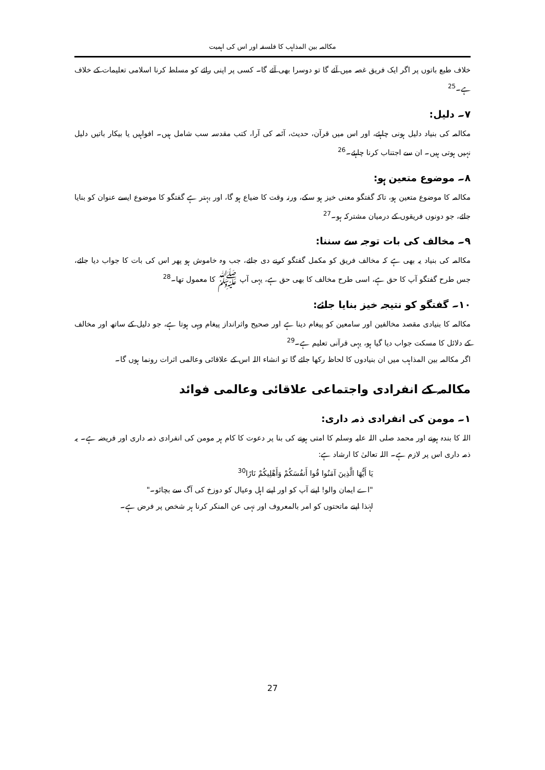مکالمہ بین المذاہب کا فلسفہ اور اس کی اہمیت
خلاف طبع باتوں پر اگر ایک فریق غصہ میں آئے گا تو دوسرا بھی آئے گا۔ کسی پر اپنی رائے کو مسلط کرنا اسلامی تعلیمات کے خلاف ہے۔<sup>25</sup>
۷۔ دلیل:
مکالمہ کی بنیاد دلیل ہونی چاہئے، اور اس میں قرآن، حدیث، آئمہ کی آرا، کتب مقدسہ سب شامل ہیں۔ افواہیں یا بیکار باتیں دلیل نہیں ہوتی ہیں۔ ان سے اجتناب کرنا چاہئے۔<sup>26</sup>
۸۔ موضوع متعین ہو:
مکالمہ کا موضوع متعین ہو، تاکہ گفتگو معنی خیز ہو سکے، ورنہ وقت کا ضیاع ہو گا، اور بہتر ہے گفتگو کا موضوع ایسے عنوان کو بنایا جائے، جو دونوں فریقوں کے درمیان مشترکہ ہو۔<sup>27</sup>
۹۔ مخالف کی بات توجہ سے سننا:
مکالمہ کی بنیاد یہ بھی ہے کہ مخالف فریق کو مکمل گفتگو کرنے دی جائے، جب وہ خاموش ہو پھر اس کی بات کا جواب دیا جائے، جس طرح گفتگو آپ کا حق ہے، اسی طرح مخالف کا بھی حق ہے، یہی آپ ﷺ کا معمول تھا۔<sup>28</sup>
۱۰۔ گفتگو کو نتیجہ خیز بنایا جائے:
مکالمہ کا بنیادی مقصد مخالفین اور سامعین کو پیغام دینا ہے اور صحیح واثرانداز پیغام وہی ہوتا ہے، جو دلیل کے ساتھ اور مخالف کے دلائل کا مسکت جواب دیا گیا ہو، یہی قرآنی تعلیم ہے۔<sup>29</sup>
اگر مکالمہ بین المذاہب میں ان بنیادوں کا لحاظ رکھا جائے گا تو انشاء اللہ اس کے علاقائی وعالمی اثرات رونما ہوں گا۔
مکالمہ کے انفرادی واجتماعی علاقائی وعالمی فوائد
۱۔ مومن کی انفرادی ذمہ داری:
اللہ کا بندہ ہونے اور محمد صلی اللہ علیہ وسلم کا امتی ہونے کی بنا پر دعوت کا کام ہر مومن کی انفرادی ذمہ داری اور فریضہ ہے۔ یہ ذمہ داری اس پر لازم ہے۔ اللہ تعالیٰ کا ارشاد ہے:
يَا أَيُّهَا الَّذِينَ آمَنُوا قُوا أَنفُسَكُمْ وَأَهْلِيكُمْ نَارًا<sup>30</sup>
"اے ایمان والو! اپنے آپ کو اور اپنے اہل وعیال کو دوزخ کی آگ سے بچائو۔"
لہٰذا اپنے ماتحتوں کو امر بالمعروف اور نہی عن المنکر کرنا ہر شخص پر فرض ہے۔
27